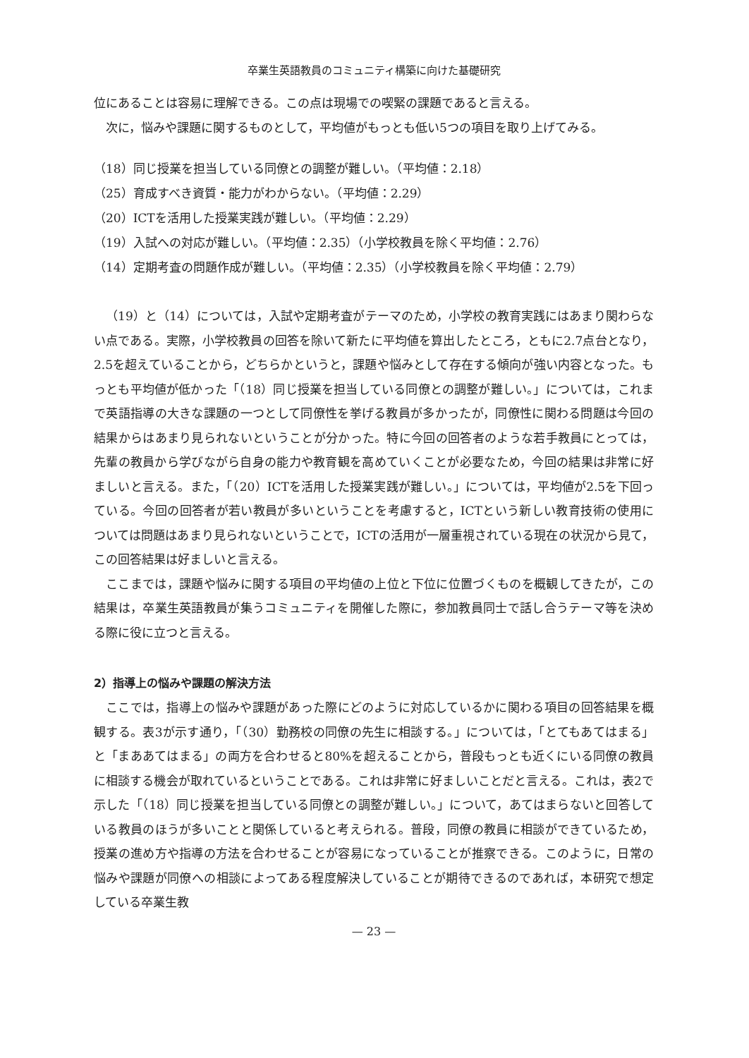卒業生英語教員のコミュニティ構築に向けた基礎研究
位にあることは容易に理解できる。この点は現場での喫緊の課題であると言える。
次に，悩みや課題に関するものとして，平均値がもっとも低い5つの項目を取り上げてみる。
（18）同じ授業を担当している同僚との調整が難しい。（平均値：2.18）
（25）育成すべき資質・能力がわからない。（平均値：2.29）
（20）ICTを活用した授業実践が難しい。（平均値：2.29）
（19）入試への対応が難しい。（平均値：2.35）（小学校教員を除く平均値：2.76）
（14）定期考査の問題作成が難しい。（平均値：2.35）（小学校教員を除く平均値：2.79）
（19）と（14）については，入試や定期考査がテーマのため，小学校の教育実践にはあまり関わらない点である。実際，小学校教員の回答を除いて新たに平均値を算出したところ，ともに2.7点台となり，2.5を超えていることから，どちらかというと，課題や悩みとして存在する傾向が強い内容となった。もっとも平均値が低かった「（18）同じ授業を担当している同僚との調整が難しい。」については，これまで英語指導の大きな課題の一つとして同僚性を挙げる教員が多かったが，同僚性に関わる問題は今回の結果からはあまり見られないということが分かった。特に今回の回答者のような若手教員にとっては，先輩の教員から学びながら自身の能力や教育観を高めていくことが必要なため，今回の結果は非常に好ましいと言える。また，「（20）ICTを活用した授業実践が難しい。」については，平均値が2.5を下回っている。今回の回答者が若い教員が多いということを考慮すると，ICTという新しい教育技術の使用については問題はあまり見られないということで，ICTの活用が一層重視されている現在の状況から見て，この回答結果は好ましいと言える。
ここまでは，課題や悩みに関する項目の平均値の上位と下位に位置づくものを概観してきたが，この結果は，卒業生英語教員が集うコミュニティを開催した際に，参加教員同士で話し合うテーマ等を決める際に役に立つと言える。
2）指導上の悩みや課題の解決方法
ここでは，指導上の悩みや課題があった際にどのように対応しているかに関わる項目の回答結果を概観する。表3が示す通り，「（30）勤務校の同僚の先生に相談する。」については，「とてもあてはまる」と「まああてはまる」の両方を合わせると80%を超えることから，普段もっとも近くにいる同僚の教員に相談する機会が取れているということである。これは非常に好ましいことだと言える。これは，表2で示した「（18）同じ授業を担当している同僚との調整が難しい。」について，あてはまらないと回答している教員のほうが多いことと関係していると考えられる。普段，同僚の教員に相談ができているため，授業の進め方や指導の方法を合わせることが容易になっていることが推察できる。このように，日常の悩みや課題が同僚への相談によってある程度解決していることが期待できるのであれば，本研究で想定している卒業生教
— 23 —